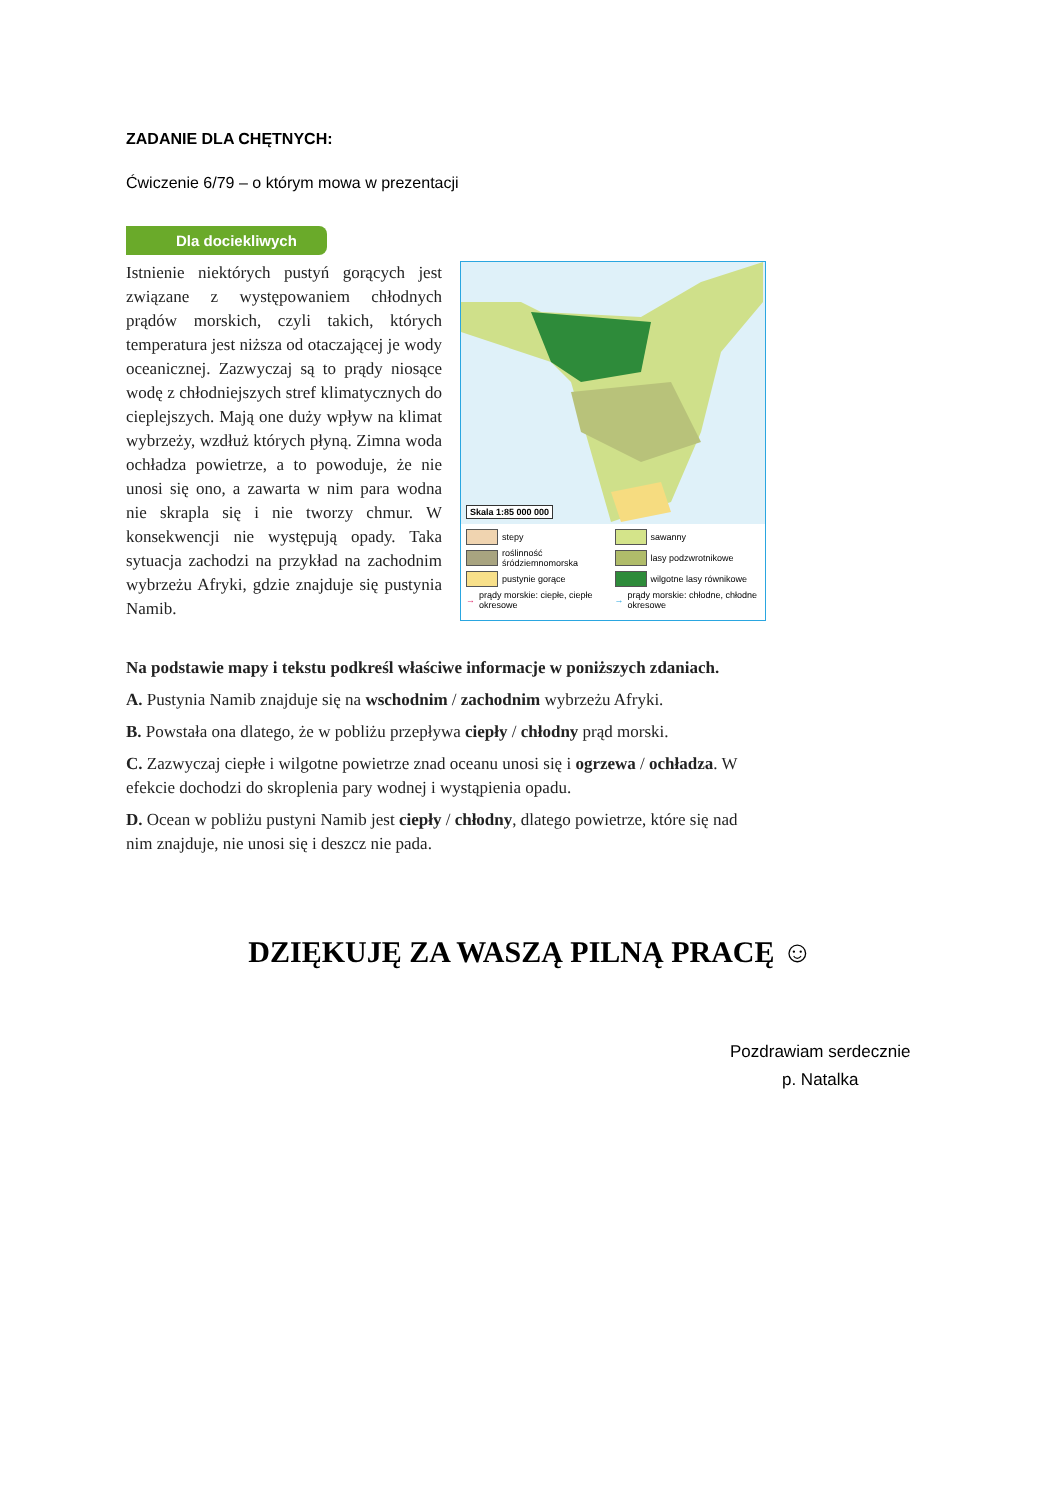ZADANIE DLA CHĘTNYCH:
Ćwiczenie 6/79 – o którym mowa w prezentacji
Dla dociekliwych
Istnienie niektórych pustyń gorących jest związane z występowaniem chłodnych prądów morskich, czyli takich, których temperatura jest niższa od otaczającej je wody oceanicznej. Zazwyczaj są to prądy niosące wodę z chłodniejszych stref klimatycznych do cieplejszych. Mają one duży wpływ na klimat wybrzeży, wzdłuż których płyną. Zimna woda ochładza powietrze, a to powoduje, że nie unosi się ono, a zawarta w nim para wodna nie skrapla się i nie tworzy chmur. W konsekwencji nie występują opady. Taka sytuacja zachodzi na przykład na zachodnim wybrzeżu Afryki, gdzie znajduje się pustynia Namib.
Skala 1:85 000 000
stepy sawanny roślinność śródziemnomorska lasy podzwrotnikowe pustynie gorące wilgotne lasy równikowe → prądy morskie: ciepłe, ciepłe okresowe → prądy morskie: chłodne, chłodne okresowe
Na podstawie mapy i tekstu podkreśl właściwe informacje w poniższych zdaniach.
A. Pustynia Namib znajduje się na wschodnim / zachodnim wybrzeżu Afryki.
B. Powstała ona dlatego, że w pobliżu przepływa ciepły / chłodny prąd morski.
C. Zazwyczaj ciepłe i wilgotne powietrze znad oceanu unosi się i ogrzewa / ochładza. W efekcie dochodzi do skroplenia pary wodnej i wystąpienia opadu.
D. Ocean w pobliżu pustyni Namib jest ciepły / chłodny, dlatego powietrze, które się nad nim znajduje, nie unosi się i deszcz nie pada.
DZIĘKUJĘ ZA WASZĄ PILNĄ PRACĘ ☺
Pozdrawiam serdecznie
p. Natalka